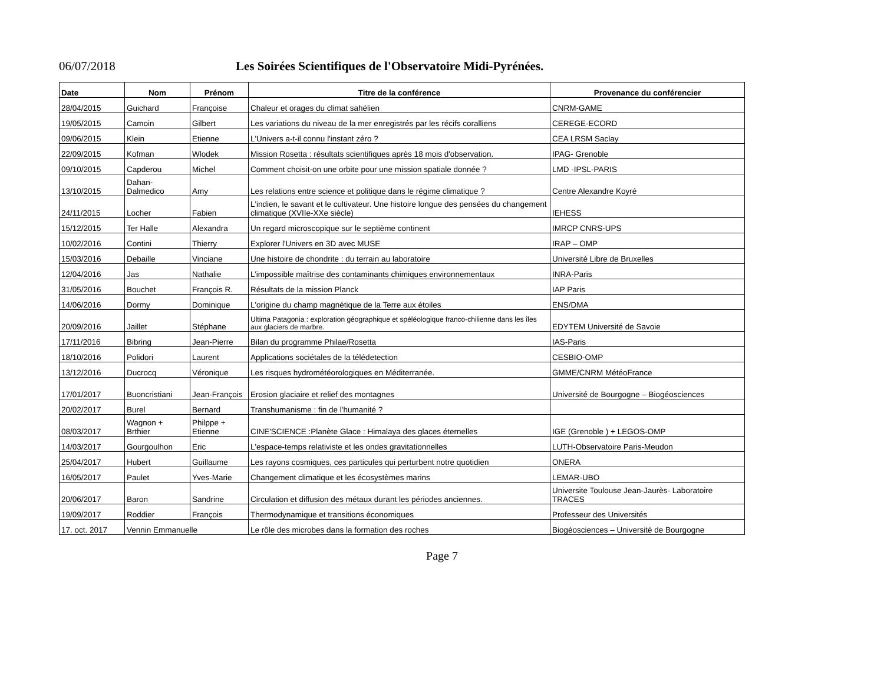06/07/2018 Les Soirées Scientifiques de l'Observatoire Midi-Pyrénées.
| Date | Nom | Prénom | Titre de la conférence | Provenance du conférencier |
| --- | --- | --- | --- | --- |
| 28/04/2015 | Guichard | Françoise | Chaleur et orages du climat sahélien | CNRM-GAME |
| 19/05/2015 | Camoin | Gilbert | Les variations du niveau de la mer enregistrés par les récifs coralliens | CEREGE-ECORD |
| 09/06/2015 | Klein | Etienne | L'Univers a-t-il connu l'instant zéro ? | CEA LRSM Saclay |
| 22/09/2015 | Kofman | Wlodek | Mission Rosetta : résultats scientifiques après 18 mois d'observation. | IPAG- Grenoble |
| 09/10/2015 | Capderou | Michel | Comment choisit-on une orbite pour une mission spatiale donnée ? | LMD -IPSL-PARIS |
| 13/10/2015 | Dahan- Dalmedico | Amy | Les relations entre science et politique dans le régime climatique ? | Centre Alexandre Koyré |
| 24/11/2015 | Locher | Fabien | L'indien, le savant et le cultivateur. Une histoire longue des pensées du changement climatique (XVIIe-XXe siècle) | IEHESS |
| 15/12/2015 | Ter Halle | Alexandra | Un regard microscopique sur le septième continent | IMRCP CNRS-UPS |
| 10/02/2016 | Contini | Thierry | Explorer l'Univers en 3D avec MUSE | IRAP – OMP |
| 15/03/2016 | Debaille | Vinciane | Une histoire de chondrite : du terrain au laboratoire | Université Libre de Bruxelles |
| 12/04/2016 | Jas | Nathalie | L’impossible maîtrise des contaminants chimiques environnementaux | INRA-Paris |
| 31/05/2016 | Bouchet | François R. | Résultats de la mission Planck | IAP Paris |
| 14/06/2016 | Dormy | Dominique | L'origine du champ magnétique de la Terre aux étoiles | ENS/DMA |
| 20/09/2016 | Jaillet | Stéphane | Ultima Patagonia : exploration géographique et spéléologique franco-chilienne dans les îles aux glaciers de marbre. | EDYTEM Université de Savoie |
| 17/11/2016 | Bibring | Jean-Pierre | Bilan du programme Philae/Rosetta | IAS-Paris |
| 18/10/2016 | Polidori | Laurent | Applications sociétales de la télédetection | CESBIO-OMP |
| 13/12/2016 | Ducrocq | Véronique | Les risques hydrométéorologiques en Méditerranée. | GMME/CNRM MétéoFrance |
| 17/01/2017 | Buoncristiani | Jean-François | Erosion glaciaire et relief des montagnes | Université de Bourgogne – Biogéosciences |
| 20/02/2017 | Burel | Bernard | Transhumanisme : fin de l'humanité ? | |
| 08/03/2017 | Wagnon + Brthier | Philppe + Etienne | CINE'SCIENCE :Planète Glace : Himalaya des glaces éternelles | IGE (Grenoble ) + LEGOS-OMP |
| 14/03/2017 | Gourgoulhon | Eric | L'espace-temps relativiste et les ondes gravitationnelles | LUTH-Observatoire Paris-Meudon |
| 25/04/2017 | Hubert | Guillaume | Les rayons cosmiques, ces particules qui perturbent notre quotidien | ONERA |
| 16/05/2017 | Paulet | Yves-Marie | Changement climatique et les écosystèmes marins | LEMAR-UBO |
| 20/06/2017 | Baron | Sandrine | Circulation et diffusion des métaux durant les périodes anciennes. | Universite Toulouse Jean-Jaurès- Laboratoire TRACES |
| 19/09/2017 | Roddier | François | Thermodynamique et transitions économiques | Professeur des Universités |
| 17. oct. 2017 | Vennin Emmanuelle | | Le rôle des microbes dans la formation des roches | Biogéosciences – Université de Bourgogne |
Page 7